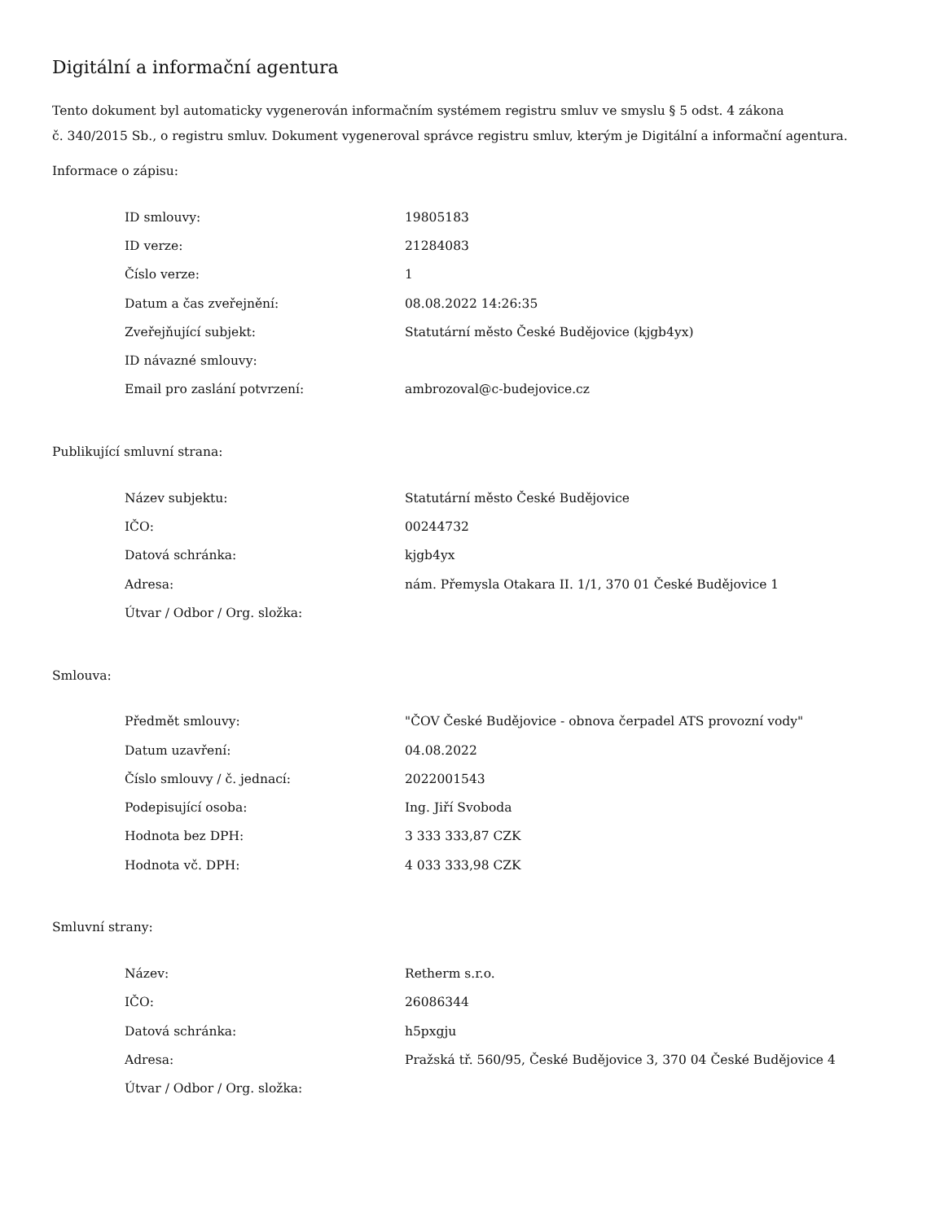Digitální a informační agentura
Tento dokument byl automaticky vygenerován informačním systémem registru smluv ve smyslu § 5 odst. 4 zákona
č. 340/2015 Sb., o registru smluv. Dokument vygeneroval správce registru smluv, kterým je Digitální a informační agentura.
Informace o zápisu:
| ID smlouvy: | 19805183 |
| ID verze: | 21284083 |
| Číslo verze: | 1 |
| Datum a čas zveřejnění: | 08.08.2022 14:26:35 |
| Zveřejňující subjekt: | Statutární město České Budějovice (kjgb4yx) |
| ID návazné smlouvy: | |
| Email pro zaslání potvrzení: | ambrozoval@c-budejovice.cz |
Publikující smluvní strana:
| Název subjektu: | Statutární město České Budějovice |
| IČO: | 00244732 |
| Datová schránka: | kjgb4yx |
| Adresa: | nám. Přemysla Otakara II. 1/1, 370 01 České Budějovice 1 |
| Útvar / Odbor / Org. složka: | |
Smlouva:
| Předmět smlouvy: | "ČOV České Budějovice - obnova čerpadel ATS provozní vody" |
| Datum uzavření: | 04.08.2022 |
| Číslo smlouvy / č. jednací: | 2022001543 |
| Podepisující osoba: | Ing. Jiří Svoboda |
| Hodnota bez DPH: | 3 333 333,87 CZK |
| Hodnota vč. DPH: | 4 033 333,98 CZK |
Smluvní strany:
| Název: | Retherm s.r.o. |
| IČO: | 26086344 |
| Datová schránka: | h5pxgju |
| Adresa: | Pražská tř. 560/95, České Budějovice 3, 370 04 České Budějovice 4 |
| Útvar / Odbor / Org. složka: | |